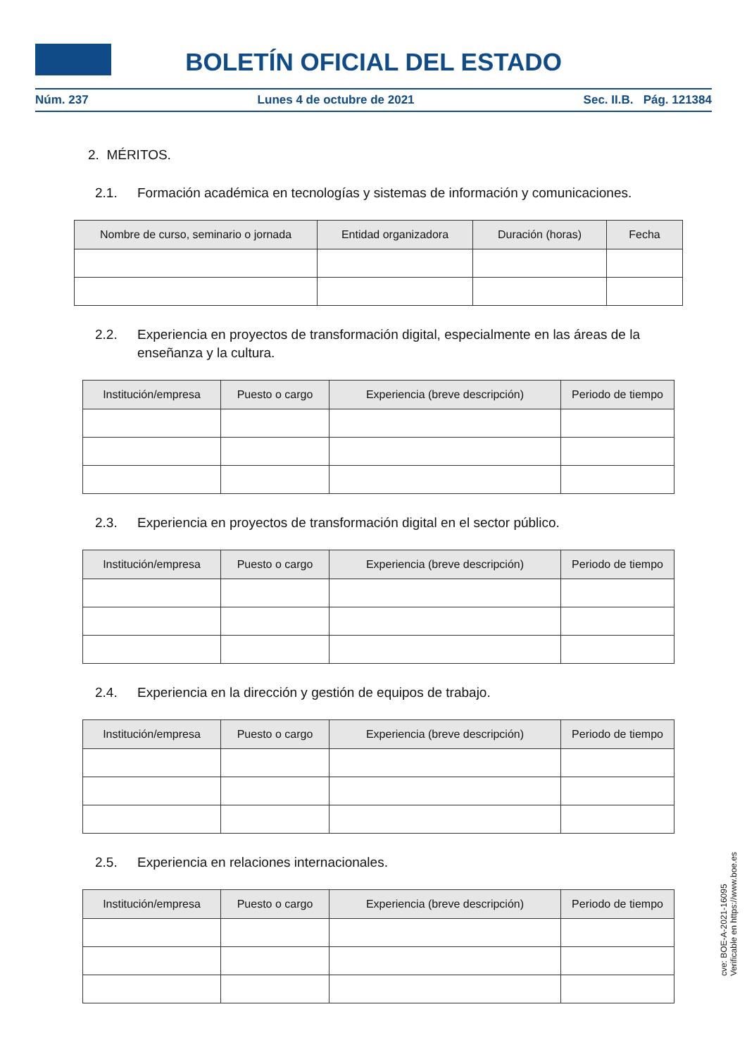BOLETÍN OFICIAL DEL ESTADO
Núm. 237 Lunes 4 de octubre de 2021 Sec. II.B. Pág. 121384
2. MÉRITOS.
2.1. Formación académica en tecnologías y sistemas de información y comunicaciones.
| Nombre de curso, seminario o jornada | Entidad organizadora | Duración (horas) | Fecha |
| --- | --- | --- | --- |
2.2. Experiencia en proyectos de transformación digital, especialmente en las áreas de la enseñanza y la cultura.
| Institución/empresa | Puesto o cargo | Experiencia (breve descripción) | Periodo de tiempo |
| --- | --- | --- | --- |
2.3. Experiencia en proyectos de transformación digital en el sector público.
| Institución/empresa | Puesto o cargo | Experiencia (breve descripción) | Periodo de tiempo |
| --- | --- | --- | --- |
2.4. Experiencia en la dirección y gestión de equipos de trabajo.
| Institución/empresa | Puesto o cargo | Experiencia (breve descripción) | Periodo de tiempo |
| --- | --- | --- | --- |
2.5. Experiencia en relaciones internacionales.
| Institución/empresa | Puesto o cargo | Experiencia (breve descripción) | Periodo de tiempo |
| --- | --- | --- | --- |
cve: BOE-A-2021-16095
Verificable en https://www.boe.es